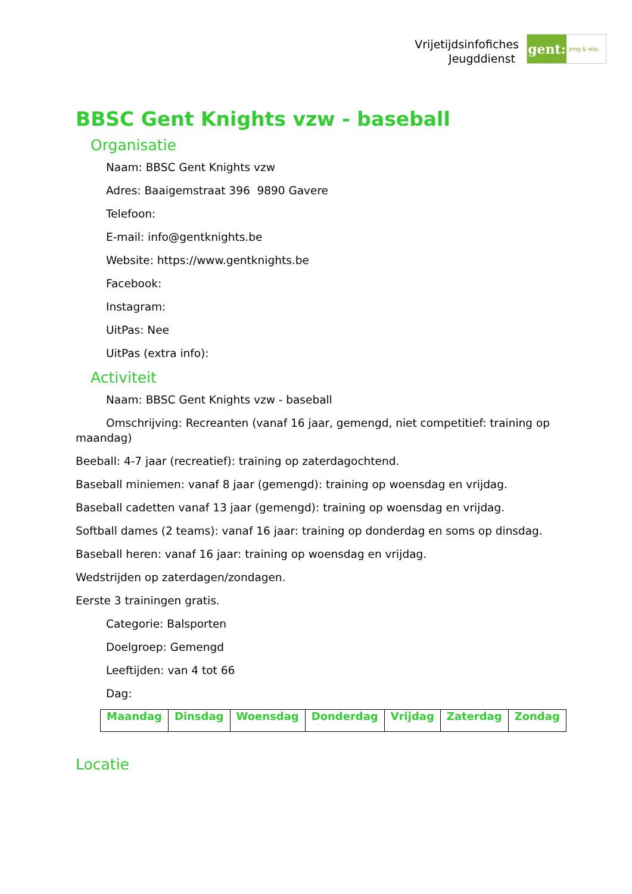Vrijetijdsinfofiches
Jeugddienst
gent:
jong & wijs
BBSC Gent Knights vzw - baseball
Organisatie
Naam: BBSC Gent Knights vzw
Adres: Baaigemstraat 396 9890 Gavere
Telefoon:
E-mail: info@gentknights.be
Website: https://www.gentknights.be
Facebook:
Instagram:
UitPas: Nee
UitPas (extra info):
Activiteit
Naam: BBSC Gent Knights vzw - baseball
Omschrijving: Recreanten (vanaf 16 jaar, gemengd, niet competitief: training op maandag)
Beeball: 4-7 jaar (recreatief): training op zaterdagochtend.
Baseball miniemen: vanaf 8 jaar (gemengd): training op woensdag en vrijdag.
Baseball cadetten vanaf 13 jaar (gemengd): training op woensdag en vrijdag.
Softball dames (2 teams): vanaf 16 jaar: training op donderdag en soms op dinsdag.
Baseball heren: vanaf 16 jaar: training op woensdag en vrijdag.
Wedstrijden op zaterdagen/zondagen.
Eerste 3 trainingen gratis.
Categorie: Balsporten
Doelgroep: Gemengd
Leeftijden: van 4 tot 66
Dag:
| Maandag | Dinsdag | Woensdag | Donderdag | Vrijdag | Zaterdag | Zondag |
Locatie